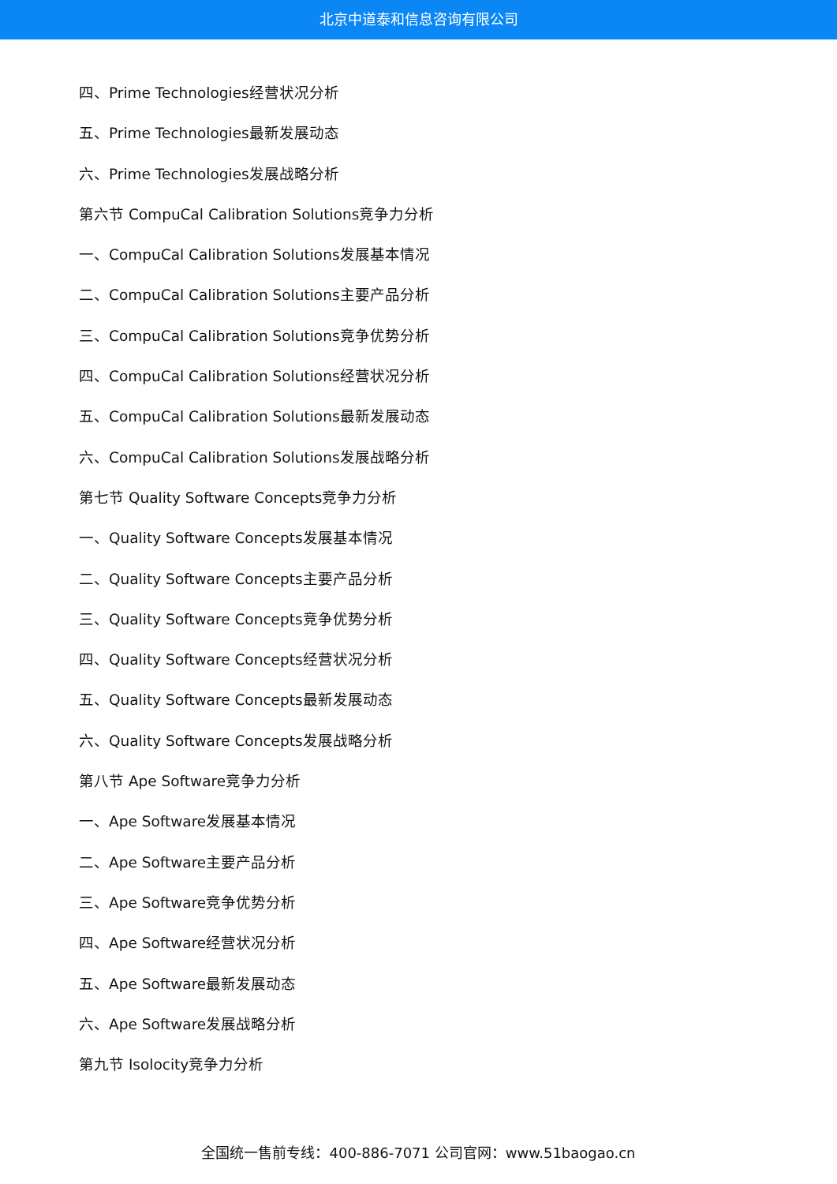北京中道泰和信息咨询有限公司
四、Prime Technologies经营状况分析
五、Prime Technologies最新发展动态
六、Prime Technologies发展战略分析
第六节 CompuCal Calibration Solutions竞争力分析
一、CompuCal Calibration Solutions发展基本情况
二、CompuCal Calibration Solutions主要产品分析
三、CompuCal Calibration Solutions竞争优势分析
四、CompuCal Calibration Solutions经营状况分析
五、CompuCal Calibration Solutions最新发展动态
六、CompuCal Calibration Solutions发展战略分析
第七节 Quality Software Concepts竞争力分析
一、Quality Software Concepts发展基本情况
二、Quality Software Concepts主要产品分析
三、Quality Software Concepts竞争优势分析
四、Quality Software Concepts经营状况分析
五、Quality Software Concepts最新发展动态
六、Quality Software Concepts发展战略分析
第八节 Ape Software竞争力分析
一、Ape Software发展基本情况
二、Ape Software主要产品分析
三、Ape Software竞争优势分析
四、Ape Software经营状况分析
五、Ape Software最新发展动态
六、Ape Software发展战略分析
第九节 Isolocity竞争力分析
全国统一售前专线：400-886-7071 公司官网：www.51baogao.cn